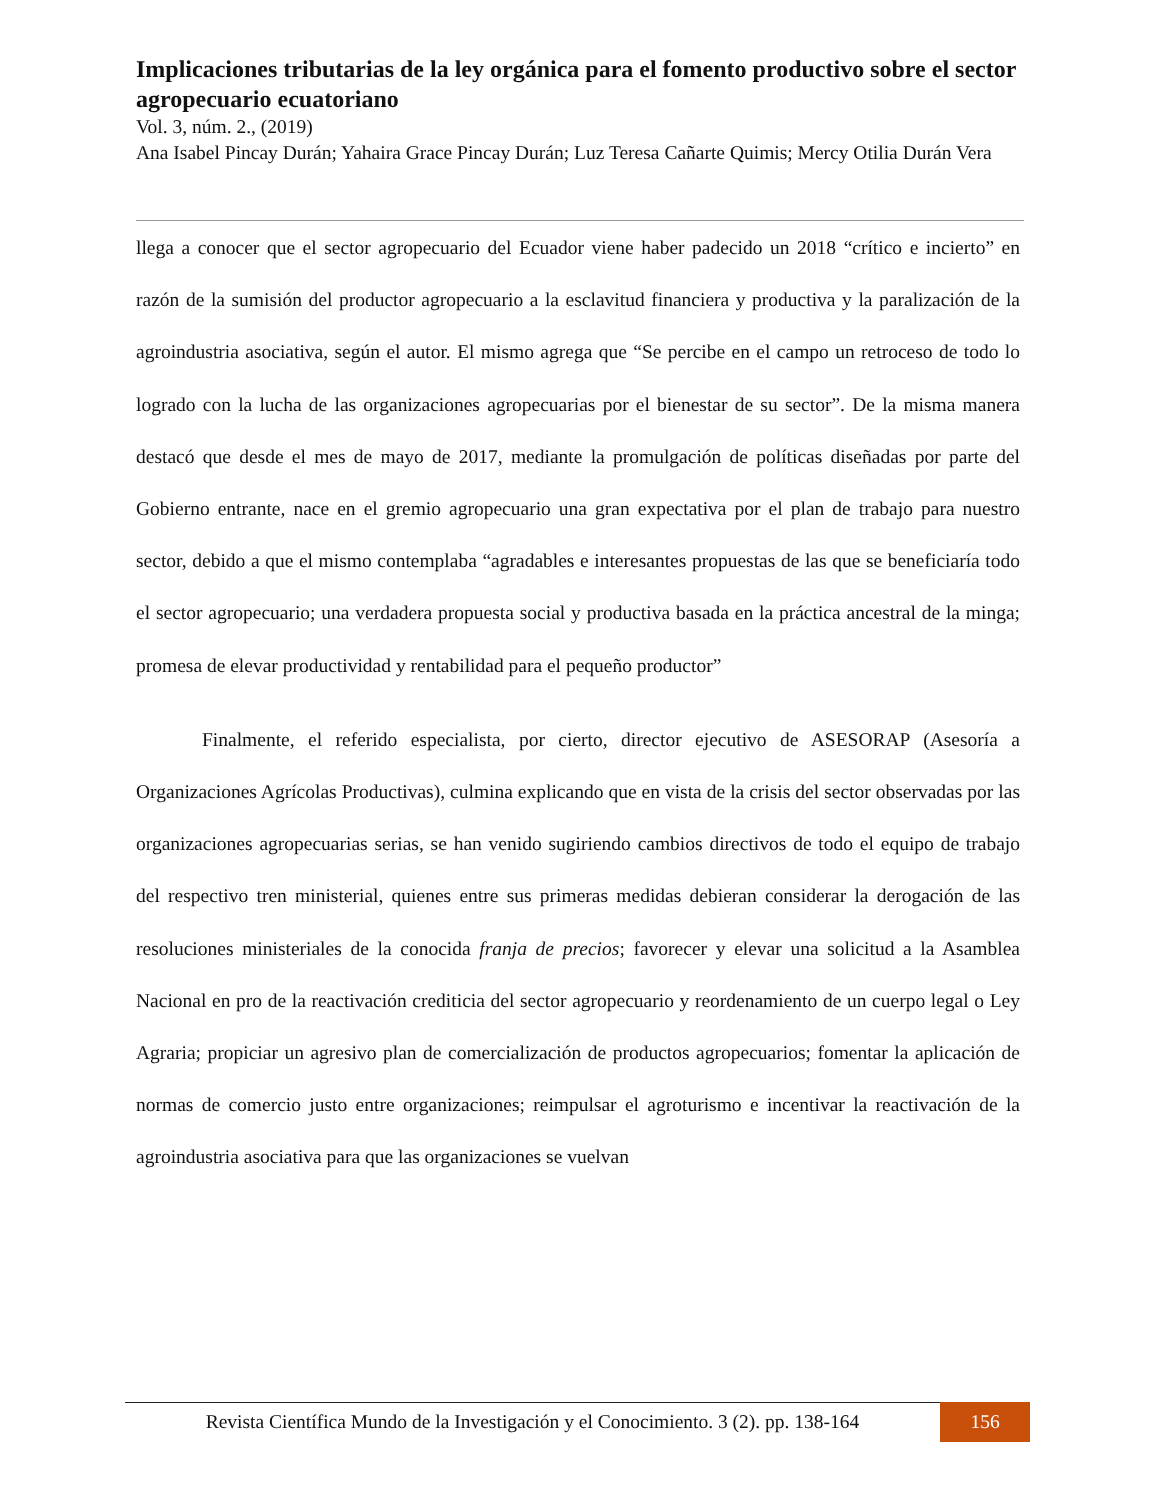Implicaciones tributarias de la ley orgánica para el fomento productivo sobre el sector agropecuario ecuatoriano
Vol. 3, núm. 2., (2019)
Ana Isabel Pincay Durán; Yahaira Grace Pincay Durán; Luz Teresa Cañarte Quimis; Mercy Otilia Durán Vera
llega a conocer que el sector agropecuario del Ecuador viene haber padecido un 2018 “crítico e incierto” en razón de la sumisión del productor agropecuario a la esclavitud financiera y productiva y la paralización de la agroindustria asociativa, según el autor. El mismo agrega que “Se percibe en el campo un retroceso de todo lo logrado con la lucha de las organizaciones agropecuarias por el bienestar de su sector”. De la misma manera destacó que desde el mes de mayo de 2017, mediante la promulgación de políticas diseñadas por parte del Gobierno entrante, nace en el gremio agropecuario una gran expectativa por el plan de trabajo para nuestro sector, debido a que el mismo contemplaba “agradables e interesantes propuestas de las que se beneficiaría todo el sector agropecuario; una verdadera propuesta social y productiva basada en la práctica ancestral de la minga; promesa de elevar productividad y rentabilidad para el pequeño productor”
Finalmente, el referido especialista, por cierto, director ejecutivo de ASESORAP (Asesoría a Organizaciones Agrícolas Productivas), culmina explicando que en vista de la crisis del sector observadas por las organizaciones agropecuarias serias, se han venido sugiriendo cambios directivos de todo el equipo de trabajo del respectivo tren ministerial, quienes entre sus primeras medidas debieran considerar la derogación de las resoluciones ministeriales de la conocida franja de precios; favorecer y elevar una solicitud a la Asamblea Nacional en pro de la reactivación crediticia del sector agropecuario y reordenamiento de un cuerpo legal o Ley Agraria; propiciar un agresivo plan de comercialización de productos agropecuarios; fomentar la aplicación de normas de comercio justo entre organizaciones; reimpulsar el agroturismo e incentivar la reactivación de la agroindustria asociativa para que las organizaciones se vuelvan
Revista Científica Mundo de la Investigación y el Conocimiento. 3 (2). pp. 138-164
156